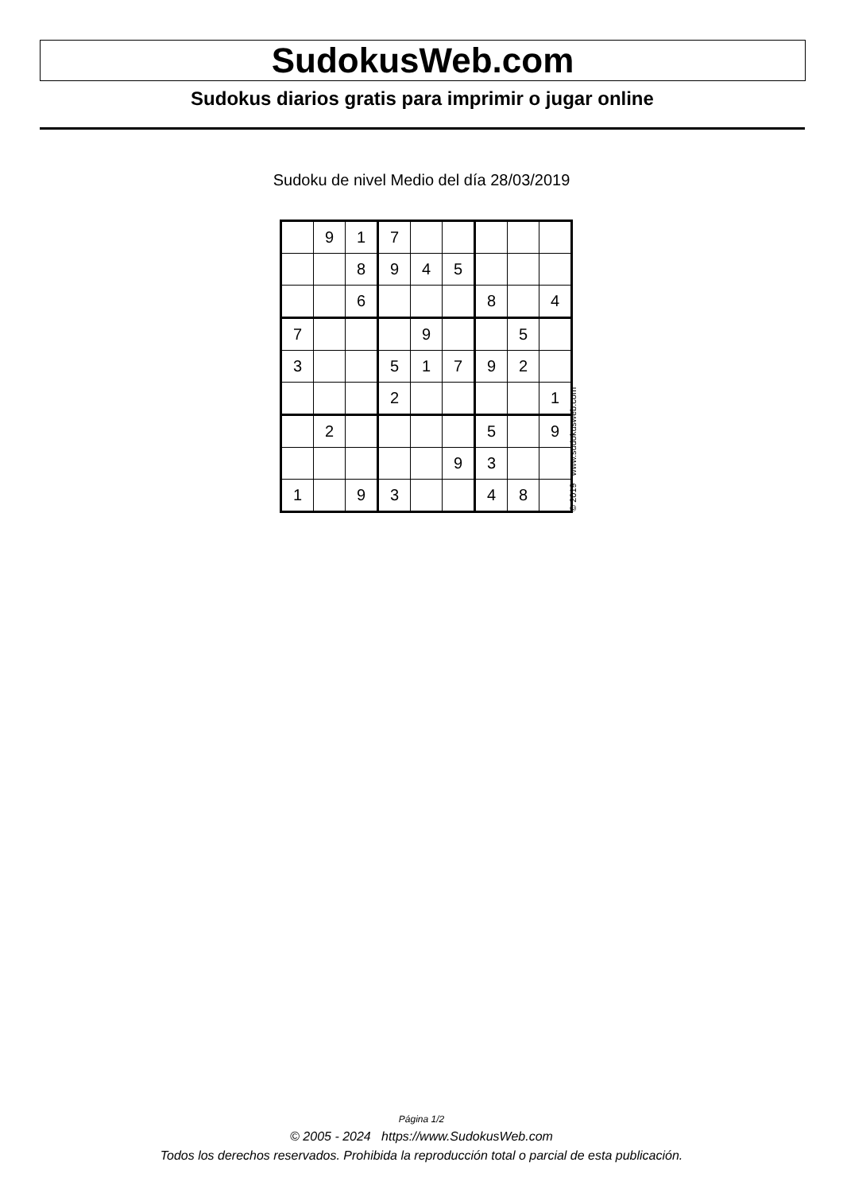SudokusWeb.com
Sudokus diarios gratis para imprimir o jugar online
Sudoku de nivel Medio del día 28/03/2019
| | 9 | 1 | 7 | | | | | |
| | | 8 | 9 | 4 | 5 | | | |
| | | 6 | | | | 8 | | 4 |
| 7 | | | | 9 | | | 5 | |
| 3 | | | 5 | 1 | 7 | 9 | 2 | |
| | | | 2 | | | | | 1 |
| | 2 | | | | | 5 | | 9 |
| | | | | | 9 | 3 | | |
| 1 | | 9 | 3 | | | 4 | 8 | |
© 2019 www.sudokusweb.com
Página 1/2
© 2005 - 2024 https://www.SudokusWeb.com
Todos los derechos reservados. Prohibida la reproducción total o parcial de esta publicación.